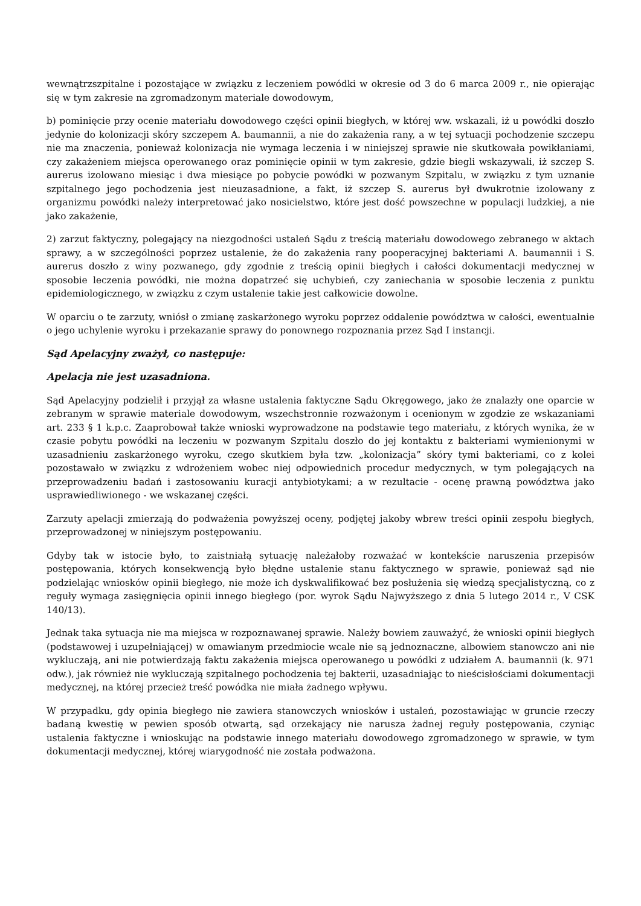wewnątrzszpitalne i pozostające w związku z leczeniem powódki w okresie od 3 do 6 marca 2009 r., nie opierając się w tym zakresie na zgromadzonym materiale dowodowym,
b) pominięcie przy ocenie materiału dowodowego części opinii biegłych, w której ww. wskazali, iż u powódki doszło jedynie do kolonizacji skóry szczepem A. baumannii, a nie do zakażenia rany, a w tej sytuacji pochodzenie szczepu nie ma znaczenia, ponieważ kolonizacja nie wymaga leczenia i w niniejszej sprawie nie skutkowała powikłaniami, czy zakażeniem miejsca operowanego oraz pominięcie opinii w tym zakresie, gdzie biegli wskazywali, iż szczep S. aurerus izolowano miesiąc i dwa miesiące po pobycie powódki w pozwanym Szpitalu, w związku z tym uznanie szpitalnego jego pochodzenia jest nieuzasadnione, a fakt, iż szczep S. aurerus był dwukrotnie izolowany z organizmu powódki należy interpretować jako nosicielstwo, które jest dość powszechne w populacji ludzkiej, a nie jako zakażenie,
2) zarzut faktyczny, polegający na niezgodności ustaleń Sądu z treścią materiału dowodowego zebranego w aktach sprawy, a w szczególności poprzez ustalenie, że do zakażenia rany pooperacyjnej bakteriami A. baumannii i S. aurerus doszło z winy pozwanego, gdy zgodnie z treścią opinii biegłych i całości dokumentacji medycznej w sposobie leczenia powódki, nie można dopatrzeć się uchybień, czy zaniechania w sposobie leczenia z punktu epidemiologicznego, w związku z czym ustalenie takie jest całkowicie dowolne.
W oparciu o te zarzuty, wniósł o zmianę zaskarżonego wyroku poprzez oddalenie powództwa w całości, ewentualnie o jego uchylenie wyroku i przekazanie sprawy do ponownego rozpoznania przez Sąd I instancji.
Sąd Apelacyjny zważył, co następuje:
Apelacja nie jest uzasadniona.
Sąd Apelacyjny podzielił i przyjął za własne ustalenia faktyczne Sądu Okręgowego, jako że znalazły one oparcie w zebranym w sprawie materiale dowodowym, wszechstronnie rozważonym i ocenionym w zgodzie ze wskazaniami art. 233 § 1 k.p.c. Zaaprobował także wnioski wyprowadzone na podstawie tego materiału, z których wynika, że w czasie pobytu powódki na leczeniu w pozwanym Szpitalu doszło do jej kontaktu z bakteriami wymienionymi w uzasadnieniu zaskarżonego wyroku, czego skutkiem była tzw. „kolonizacja” skóry tymi bakteriami, co z kolei pozostawało w związku z wdrożeniem wobec niej odpowiednich procedur medycznych, w tym polegających na przeprowadzeniu badań i zastosowaniu kuracji antybiotykami; a w rezultacie - ocenę prawną powództwa jako usprawiedliwionego - we wskazanej części.
Zarzuty apelacji zmierzają do podważenia powyższej oceny, podjętej jakoby wbrew treści opinii zespołu biegłych, przeprowadzonej w niniejszym postępowaniu.
Gdyby tak w istocie było, to zaistniałą sytuację należałoby rozważać w kontekście naruszenia przepisów postępowania, których konsekwencją było błędne ustalenie stanu faktycznego w sprawie, ponieważ sąd nie podzielając wniosków opinii biegłego, nie może ich dyskwalifikować bez posłużenia się wiedzą specjalistyczną, co z reguły wymaga zasięgnięcia opinii innego biegłego (por. wyrok Sądu Najwyższego z dnia 5 lutego 2014 r., V CSK 140/13).
Jednak taka sytuacja nie ma miejsca w rozpoznawanej sprawie. Należy bowiem zauważyć, że wnioski opinii biegłych (podstawowej i uzupełniającej) w omawianym przedmiocie wcale nie są jednoznaczne, albowiem stanowczo ani nie wykluczają, ani nie potwierdzają faktu zakażenia miejsca operowanego u powódki z udziałem A. baumannii (k. 971 odw.), jak również nie wykluczają szpitalnego pochodzenia tej bakterii, uzasadniając to nieścisłościami dokumentacji medycznej, na której przecież treść powódka nie miała żadnego wpływu.
W przypadku, gdy opinia biegłego nie zawiera stanowczych wniosków i ustaleń, pozostawiając w gruncie rzeczy badaną kwestię w pewien sposób otwartą, sąd orzekający nie narusza żadnej reguły postępowania, czyniąc ustalenia faktyczne i wnioskując na podstawie innego materiału dowodowego zgromadzonego w sprawie, w tym dokumentacji medycznej, której wiarygodność nie została podważona.